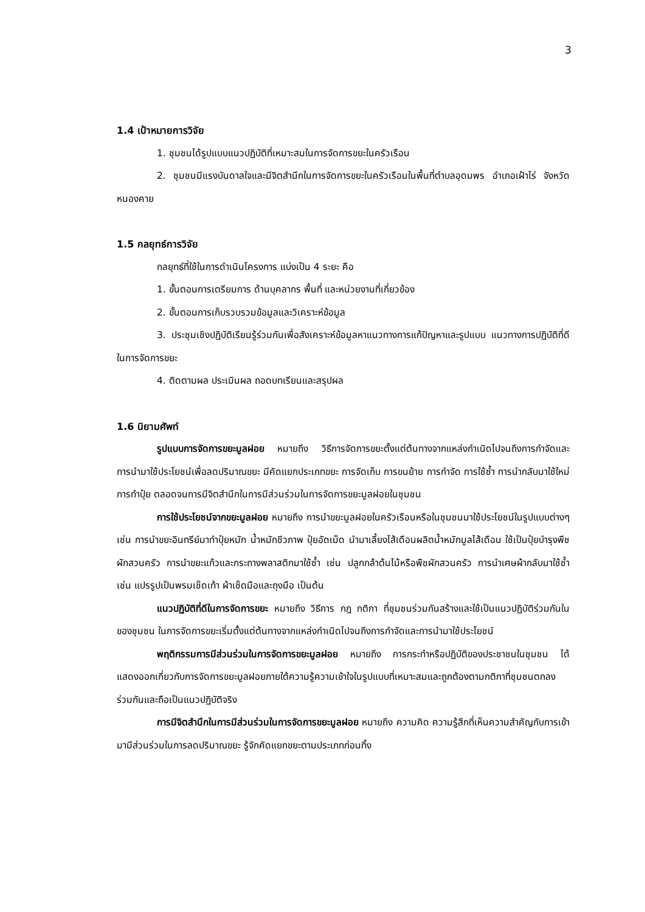3
1.4 เป้าหมายการวิจัย
1. ชุมชนได้รูปแบบแนวปฏิบัติที่เหมาะสมในการจัดการขยะในครัวเรือน
2. ชุมชนมีแรงบันดาลใจและมีจิตสำนึกในการจัดการขยะในครัวเรือนในพื้นที่ตำบลอุดมพร อำเภอเฝ้าไร่ จังหวัดหนองคาย
1.5 กลยุทธ์การวิจัย
กลยุทธ์ที่ใช้ในการดำเนินโครงการ แบ่งเป็น 4 ระยะ คือ
1. ขั้นตอนการเตรียมการ ด้านบุคลากร พื้นที่ และหน่วยงานที่เกี่ยวข้อง
2. ขั้นตอนการเก็บรวบรวมข้อมูลและวิเคราะห์ข้อมูล
3. ประชุมเชิงปฏิบัติเรียนรู้ร่วมกันเพื่อสังเคราะห์ข้อมูลหาแนวทางการแก้ปัญหาและรูปแบบ แนวทางการปฏิบัติที่ดีในการจัดการขยะ
4. ติดตามผล ประเมินผล ถอดบทเรียนและสรุปผล
1.6 นิยามศัพท์
รูปแบบการจัดการขยะมูลฝอย หมายถึง วิธีการจัดการขยะตั้งแต่ต้นทางจากแหล่งกำเนิดไปจนถึงการกำจัดและการนำมาใช้ประโยชน์เพื่อลดปริมาณขยะ มีคัดแยกประเภทขยะ การจัดเก็บ การขนย้าย การกำจัด การใช้ซ้ำ การนำกลับมาใช้ใหม่ การทำปุ๋ย ตลอดจนการมีจิตสำนึกในการมีส่วนร่วมในการจัดการขยะมูลฝอยในชุมชน
การใช้ประโยชน์จากขยะมูลฝอย หมายถึง การนำขยะมูลฝอยในครัวเรือนหรือในชุมชนมาใช้ประโยชน์ในรูปแบบต่างๆ เช่น การนำขยะอินทรีย์มาทำปุ๋ยหมัก น้ำหมักชีวภาพ ปุ๋ยอัดเม็ด นำมาเลี้ยงไส้เดือนผลิตน้ำหมักมูลไส้เดือน ใช้เป็นปุ๋ยบำรุงพืชผักสวนครัว การนำขยะแก้วและกระถางพลาสติกมาใช้ซ้ำ เช่น ปลูกกล้าต้นไม้หรือพืชผักสวนครัว การนำเศษผ้ากลับมาใช้ซ้ำ เช่น แปรรูปเป็นพรมเช็ดเท้า ผ้าเช็ดมือและถุงมือ เป็นต้น
แนวปฏิบัติที่ดีในการจัดการขยะ หมายถึง วิธีการ กฎ กติกา ที่ชุมชนร่วมกันสร้างและใช้เป็นแนวปฏิบัติร่วมกันในของชุมชน ในการจัดการขยะเริ่มตั้งแต่ต้นทางจากแหล่งกำเนิดไปจนถึงการกำจัดและการนำมาใช้ประโยชน์
พฤติกรรมการมีส่วนร่วมในการจัดการขยะมูลฝอย หมายถึง การกระทำหรือปฏิบัติของประชาชนในชุมชน ได้แสดงออกเกี่ยวกับการจัดการขยะมูลฝอยภายใต้ความรู้ความเข้าใจในรูปแบบที่เหมาะสมและถูกต้องตามกติกาที่ชุมชนตกลงร่วมกันและถือเป็นแนวปฏิบัติจริง
การมีจิตสำนึกในการมีส่วนร่วมในการจัดการขยะมูลฝอย หมายถึง ความคิด ความรู้สึกที่เห็นความสำคัญกับการเข้ามามีส่วนร่วมในการลดปริมาณขยะ รู้จักคัดแยกขยะตามประเภทก่อนทิ้ง